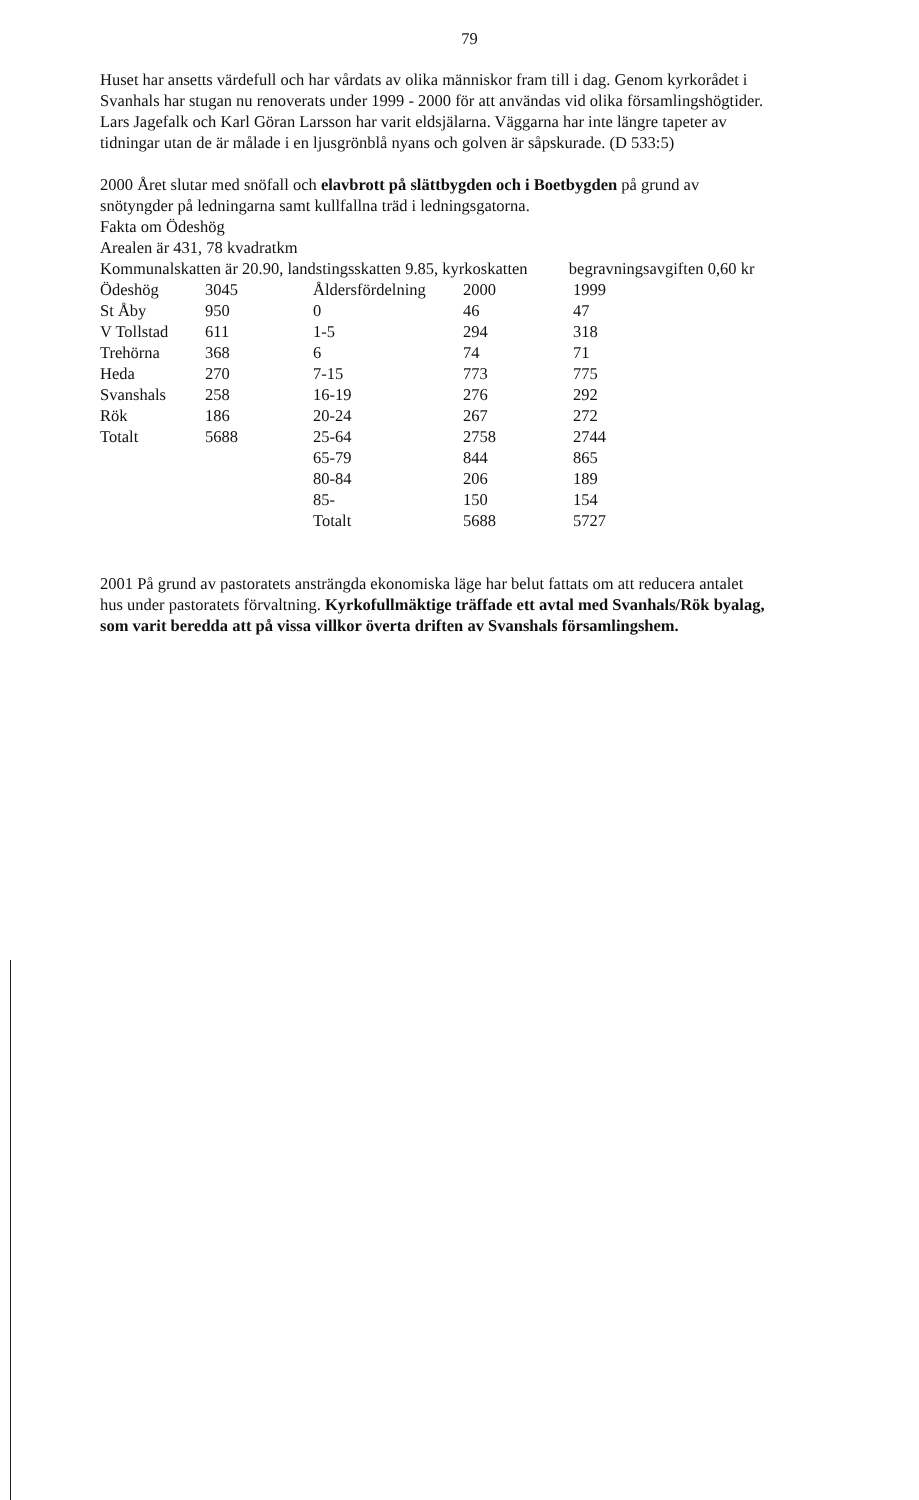79
Huset har ansetts värdefull och har vårdats av olika människor fram till i dag. Genom kyrkorådet i Svanhals har stugan nu renoverats under 1999 - 2000 för att användas vid olika församlingshögtider. Lars Jagefalk och Karl Göran Larsson har varit eldsjälarna. Väggarna har inte längre tapeter av tidningar utan de är målade i en ljusgrönblå nyans och golven är såpskurade. (D 533:5)
2000 Året slutar med snöfall och elavbrott på slättbygden och i Boetbygden på grund av snötyngder på ledningarna samt kullfallna träd i ledningsgatorna.
Fakta om Ödeshög
Arealen är 431, 78 kvadratkm
Kommunalskatten är 20.90, landstingsskatten 9.85, kyrkoskatten begravningsavgiften 0,60 kr
| Ödeshög | 3045 | Åldersfördelning | 2000 | 1999 |
| St Åby | 950 | 0 | 46 | 47 |
| V Tollstad | 611 | 1-5 | 294 | 318 |
| Trehörna | 368 | 6 | 74 | 71 |
| Heda | 270 | 7-15 | 773 | 775 |
| Svanshals | 258 | 16-19 | 276 | 292 |
| Rök | 186 | 20-24 | 267 | 272 |
| Totalt | 5688 | 25-64 | 2758 | 2744 |
| | | 65-79 | 844 | 865 |
| | | 80-84 | 206 | 189 |
| | | 85- | 150 | 154 |
| | | Totalt | 5688 | 5727 |
2001 På grund av pastoratets ansträngda ekonomiska läge har belut fattats om att reducera antalet hus under pastoratets förvaltning. Kyrkofullmäktige träffade ett avtal med Svanhals/Rök byalag, som varit beredda att på vissa villkor överta driften av Svanshals församlingshem.